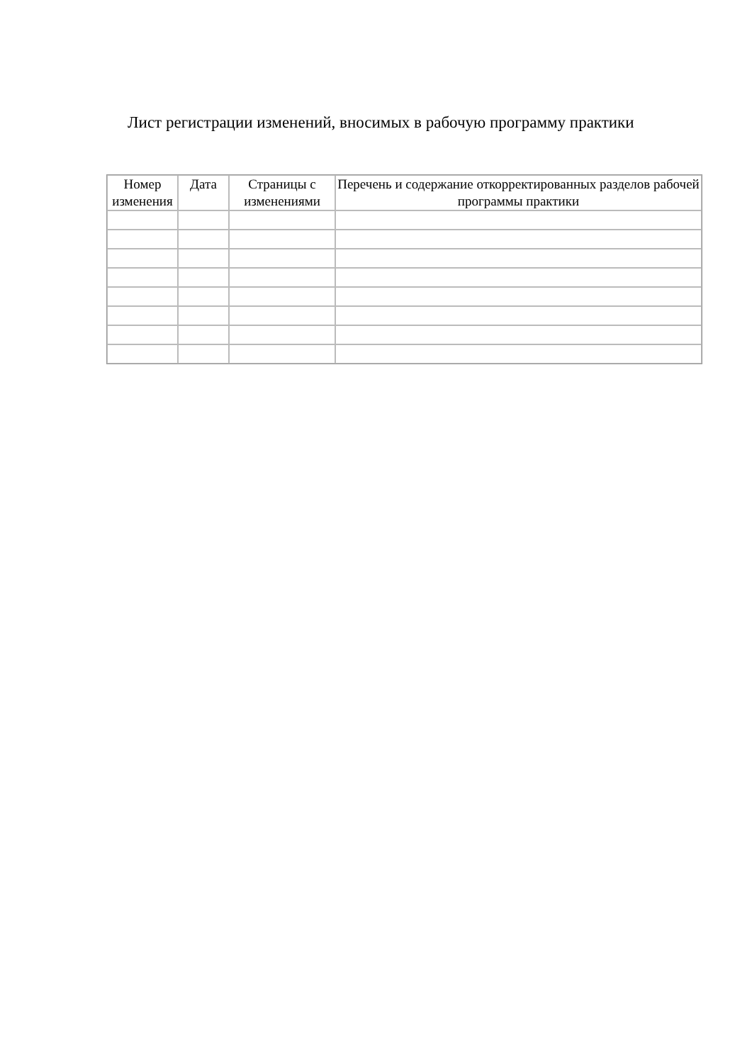Лист регистрации изменений, вносимых в рабочую программу практики
| Номер изменения | Дата | Страницы с изменениями | Перечень и содержание откорректированных разделов рабочей программы практики |
| --- | --- | --- | --- |